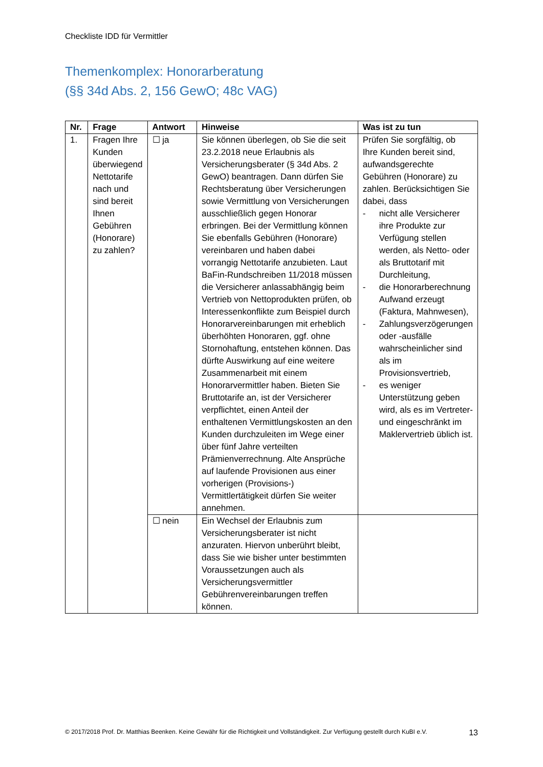Checkliste IDD für Vermittler
Themenkomplex: Honorarberatung
(§§ 34d Abs. 2, 156 GewO; 48c VAG)
| Nr. | Frage | Antwort | Hinweise | Was ist zu tun |
| --- | --- | --- | --- | --- |
| 1. | Fragen Ihre Kunden überwiegend Nettotarife nach und sind bereit Ihnen Gebühren (Honorare) zu zahlen? | ☐ ja | Sie können überlegen, ob Sie die seit 23.2.2018 neue Erlaubnis als Versicherungsberater (§ 34d Abs. 2 GewO) beantragen. Dann dürfen Sie Rechtsberatung über Versicherungen sowie Vermittlung von Versicherungen ausschließlich gegen Honorar erbringen. Bei der Vermittlung können Sie ebenfalls Gebühren (Honorare) vereinbaren und haben dabei vorrangig Nettotarife anzubieten. Laut BaFin-Rundschreiben 11/2018 müssen die Versicherer anlassabhängig beim Vertrieb von Nettoprodukten prüfen, ob Interessenkonflikte zum Beispiel durch Honorarvereinbarungen mit erheblich überhöhten Honoraren, ggf. ohne Stornohaftung, entstehen können. Das dürfte Auswirkung auf eine weitere Zusammenarbeit mit einem Honorarvermittler haben. Bieten Sie Bruttotarife an, ist der Versicherer verpflichtet, einen Anteil der enthaltenen Vermittlungskosten an den Kunden durchzuleiten im Wege einer über fünf Jahre verteilten Prämienverrechnung. Alte Ansprüche auf laufende Provisionen aus einer vorherigen (Provisions-) Vermittlertätigkeit dürfen Sie weiter annehmen. | Prüfen Sie sorgfältig, ob Ihre Kunden bereit sind, aufwandsgerechte Gebühren (Honorare) zu zahlen. Berücksichtigen Sie dabei, dass - nicht alle Versicherer ihre Produkte zur Verfügung stellen werden, als Netto- oder als Bruttotarif mit Durchleitung, - die Honorarberechnung Aufwand erzeugt (Faktura, Mahnwesen), - Zahlungsverzögerungen oder -ausfälle wahrscheinlicher sind als im Provisionsvertrieb, - es weniger Unterstützung geben wird, als es im Vertreter- und eingeschränkt im Maklervertrieb üblich ist. |
| | | ☐ nein | Ein Wechsel der Erlaubnis zum Versicherungsberater ist nicht anzuraten. Hiervon unberührt bleibt, dass Sie wie bisher unter bestimmten Voraussetzungen auch als Versicherungsvermittler Gebührenvereinbarungen treffen können. | |
© 2017/2018 Prof. Dr. Matthias Beenken. Keine Gewähr für die Richtigkeit und Vollständigkeit. Zur Verfügung gestellt durch KuBI e.V. 13